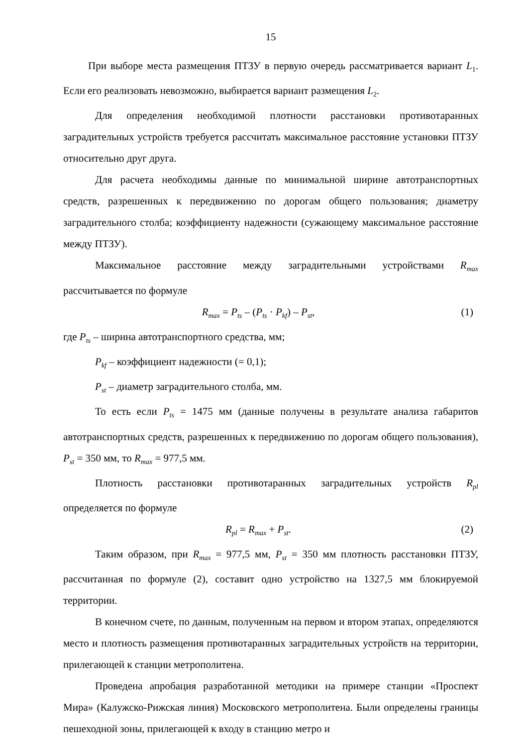15
При выборе места размещения ПТЗУ в первую очередь рассматривается вариант L<sub>1</sub>. Если его реализовать невозможно, выбирается вариант размещения L<sub>2</sub>.
Для определения необходимой плотности расстановки противотаранных заградительных устройств требуется рассчитать максимальное расстояние установки ПТЗУ относительно друг друга.
Для расчета необходимы данные по минимальной ширине автотранспортных средств, разрешенных к передвижению по дорогам общего пользования; диаметру заградительного столба; коэффициенту надежности (сужающему максимальное расстояние между ПТЗУ).
Максимальное расстояние между заградительными устройствами R<sub>max</sub> рассчитывается по формуле
R<sub>max</sub> = P<sub>ts</sub> – (P<sub>ts</sub> · P<sub>kf</sub>) – P<sub>st</sub>, (1)
где P<sub>ts</sub> – ширина автотранспортного средства, мм;
P<sub>kf</sub> – коэффициент надежности (= 0,1);
P<sub>st</sub> – диаметр заградительного столба, мм.
То есть если P<sub>ts</sub> = 1475 мм (данные получены в результате анализа габаритов автотранспортных средств, разрешенных к передвижению по дорогам общего пользования), P<sub>st</sub> = 350 мм, то R<sub>max</sub> = 977,5 мм.
Плотность расстановки противотаранных заградительных устройств R<sub>pl</sub> определяется по формуле
R<sub>pl</sub> = R<sub>max</sub> + P<sub>st</sub>. (2)
Таким образом, при R<sub>max</sub> = 977,5 мм, P<sub>st</sub> = 350 мм плотность расстановки ПТЗУ, рассчитанная по формуле (2), составит одно устройство на 1327,5 мм блокируемой территории.
В конечном счете, по данным, полученным на первом и втором этапах, определяются место и плотность размещения противотаранных заградительных устройств на территории, прилегающей к станции метрополитена.
Проведена апробация разработанной методики на примере станции «Проспект Мира» (Калужско-Рижская линия) Московского метрополитена. Были определены границы пешеходной зоны, прилегающей к входу в станцию метро и